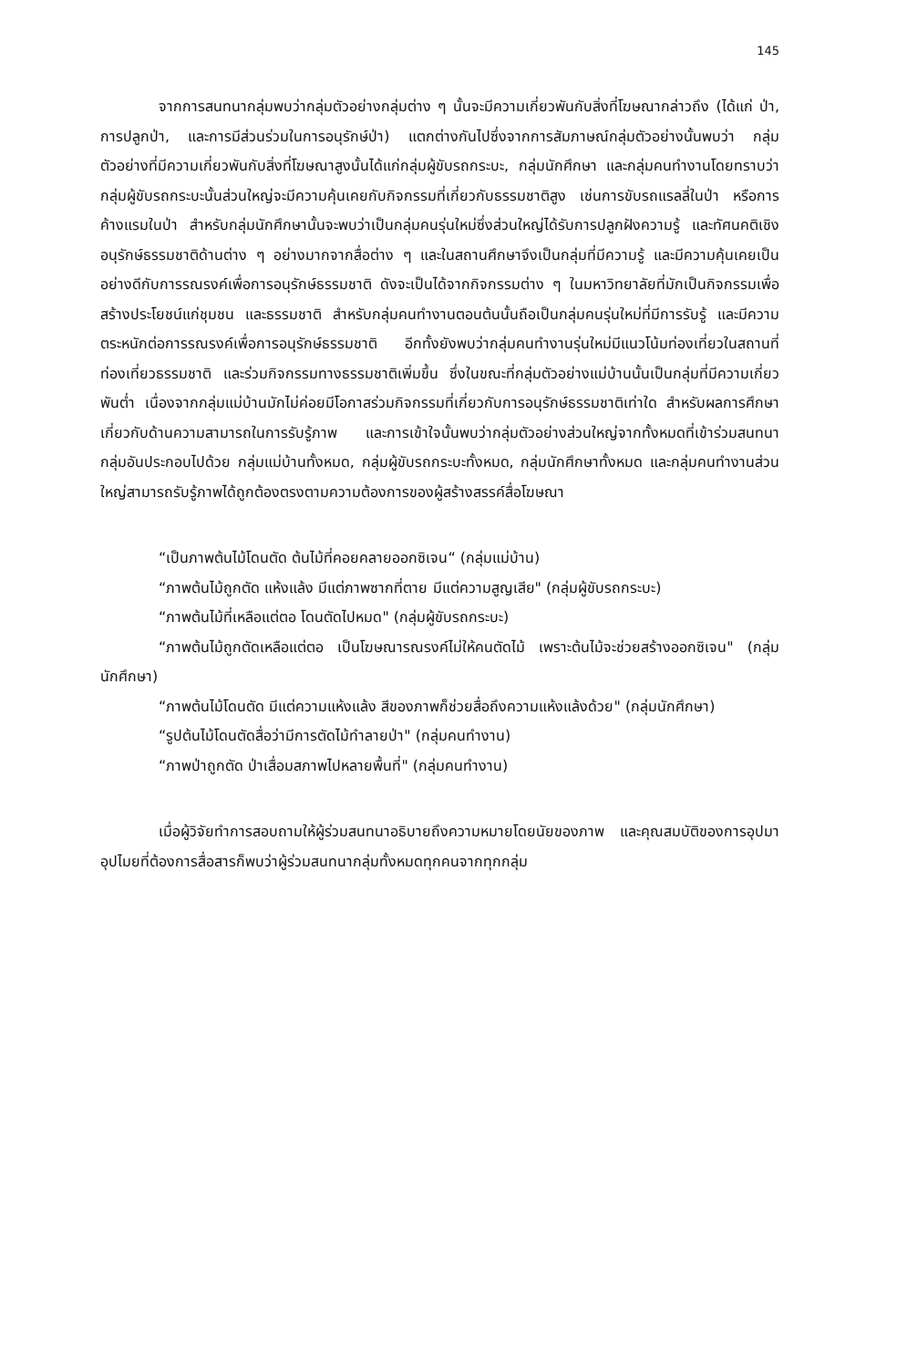145
จากการสนทนากลุ่มพบว่ากลุ่มตัวอย่างกลุ่มต่าง ๆ นั้นจะมีความเกี่ยวพันกับสิ่งที่โฆษณากล่าวถึง (ได้แก่ ป่า, การปลูกป่า, และการมีส่วนร่วมในการอนุรักษ์ป่า) แตกต่างกันไปซึ่งจากการสัมภาษณ์กลุ่มตัวอย่างนั้นพบว่า กลุ่มตัวอย่างที่มีความเกี่ยวพันกับสิ่งที่โฆษณาสูงนั้นได้แก่กลุ่มผู้ขับรถกระบะ, กลุ่มนักศึกษา และกลุ่มคนทำงานโดยทราบว่า กลุ่มผู้ขับรถกระบะนั้นส่วนใหญ่จะมีความคุ้นเคยกับกิจกรรมที่เกี่ยวกับธรรมชาติสูง เช่นการขับรถแรลลี่ในป่า หรือการค้างแรมในป่า สำหรับกลุ่มนักศึกษานั้นจะพบว่าเป็นกลุ่มคนรุ่นใหม่ซึ่งส่วนใหญ่ได้รับการปลูกฝังความรู้ และทัศนคติเชิงอนุรักษ์ธรรมชาติด้านต่าง ๆ อย่างมากจากสื่อต่าง ๆ และในสถานศึกษาจึงเป็นกลุ่มที่มีความรู้ และมีความคุ้นเคยเป็นอย่างดีกับการรณรงค์เพื่อการอนุรักษ์ธรรมชาติ ดังจะเป็นได้จากกิจกรรมต่าง ๆ ในมหาวิทยาลัยที่มักเป็นกิจกรรมเพื่อสร้างประโยชน์แก่ชุมชน และธรรมชาติ สำหรับกลุ่มคนทำงานตอนต้นนั้นถือเป็นกลุ่มคนรุ่นใหม่ที่มีการรับรู้ และมีความตระหนักต่อการรณรงค์เพื่อการอนุรักษ์ธรรมชาติ อีกทั้งยังพบว่ากลุ่มคนทำงานรุ่นใหม่มีแนวโน้มท่องเที่ยวในสถานที่ท่องเที่ยวธรรมชาติ และร่วมกิจกรรมทางธรรมชาติเพิ่มขึ้น ซึ่งในขณะที่กลุ่มตัวอย่างแม่บ้านนั้นเป็นกลุ่มที่มีความเกี่ยวพันต่ำ เนื่องจากกลุ่มแม่บ้านมักไม่ค่อยมีโอกาสร่วมกิจกรรมที่เกี่ยวกับการอนุรักษ์ธรรมชาติเท่าใด สำหรับผลการศึกษาเกี่ยวกับด้านความสามารถในการรับรู้ภาพ และการเข้าใจนั้นพบว่ากลุ่มตัวอย่างส่วนใหญ่จากทั้งหมดที่เข้าร่วมสนทนากลุ่มอันประกอบไปด้วย กลุ่มแม่บ้านทั้งหมด, กลุ่มผู้ขับรถกระบะทั้งหมด, กลุ่มนักศึกษาทั้งหมด และกลุ่มคนทำงานส่วนใหญ่สามารถรับรู้ภาพได้ถูกต้องตรงตามความต้องการของผู้สร้างสรรค์สื่อโฆษณา
“เป็นภาพต้นไม้โดนตัด ต้นไม้ที่คอยคลายออกซิเจน“ (กลุ่มแม่บ้าน)
“ภาพต้นไม้ถูกตัด แห้งแล้ง มีแต่ภาพซากที่ตาย มีแต่ความสูญเสีย" (กลุ่มผู้ขับรถกระบะ)
“ภาพต้นไม้ที่เหลือแต่ตอ โดนตัดไปหมด" (กลุ่มผู้ขับรถกระบะ)
“ภาพต้นไม้ถูกตัดเหลือแต่ตอ เป็นโฆษณารณรงค์ไม่ให้คนตัดไม้ เพราะต้นไม้จะช่วยสร้างออกซิเจน" (กลุ่มนักศึกษา)
“ภาพต้นไม้โดนตัด มีแต่ความแห้งแล้ง สีของภาพก็ช่วยสื่อถึงความแห้งแล้งด้วย" (กลุ่มนักศึกษา)
“รูปต้นไม้โดนตัดสื่อว่ามีการตัดไม้ทำลายป่า" (กลุ่มคนทำงาน)
“ภาพป่าถูกตัด ป่าเสื่อมสภาพไปหลายพื้นที่" (กลุ่มคนทำงาน)
เมื่อผู้วิจัยทำการสอบถามให้ผู้ร่วมสนทนาอธิบายถึงความหมายโดยนัยของภาพ และคุณสมบัติของการอุปมาอุปไมยที่ต้องการสื่อสารก็พบว่าผู้ร่วมสนทนากลุ่มทั้งหมดทุกคนจากทุกกลุ่ม